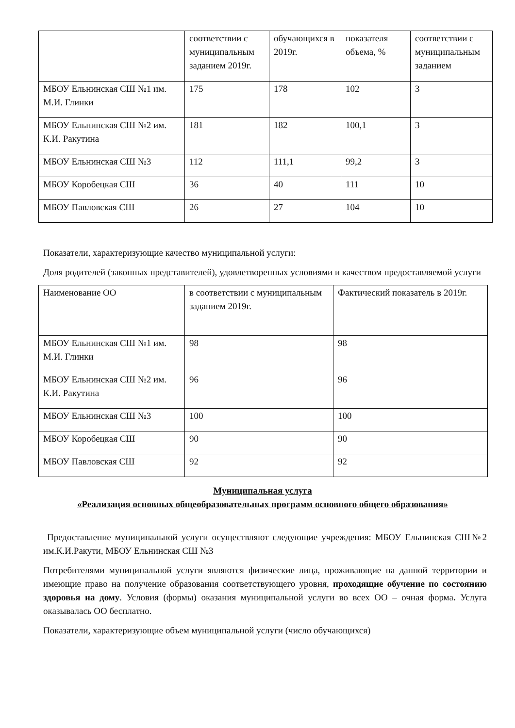| | соответствии с муниципальным заданием 2019г. | обучающихся в 2019г. | показателя объема, % | соответствии с муниципальным заданием |
| МБОУ Ельнинская СШ №1 им. М.И. Глинки | 175 | 178 | 102 | 3 |
| МБОУ Ельнинская СШ №2 им. К.И. Ракутина | 181 | 182 | 100,1 | 3 |
| МБОУ Ельнинская СШ №3 | 112 | 111,1 | 99,2 | 3 |
| МБОУ Коробецкая СШ | 36 | 40 | 111 | 10 |
| МБОУ Павловская СШ | 26 | 27 | 104 | 10 |
Показатели, характеризующие качество муниципальной услуги:
Доля родителей (законных представителей), удовлетворенных условиями и качеством предоставляемой услуги
| Наименование ОО | в соответствии с муниципальным заданием 2019г. | Фактический показатель в 2019г. |
| --- | --- | --- |
| МБОУ Ельнинская СШ №1 им. М.И. Глинки | 98 | 98 |
| МБОУ Ельнинская СШ №2 им. К.И. Ракутина | 96 | 96 |
| МБОУ Ельнинская СШ №3 | 100 | 100 |
| МБОУ Коробецкая СШ | 90 | 90 |
| МБОУ Павловская СШ | 92 | 92 |
Муниципальная услуга
«Реализация основных общеобразовательных программ основного общего образования»
Предоставление муниципальной услуги осуществляют следующие учреждения: МБОУ Ельнинская СШ№2 им.К.И.Ракути, МБОУ Ельнинская СШ №3
Потребителями муниципальной услуги являются физические лица, проживающие на данной территории и имеющие право на получение образования соответствующего уровня, проходящие обучение по состоянию здоровья на дому. Условия (формы) оказания муниципальной услуги во всех ОО – очная форма. Услуга оказывалась ОО бесплатно.
Показатели, характеризующие объем муниципальной услуги (число обучающихся)